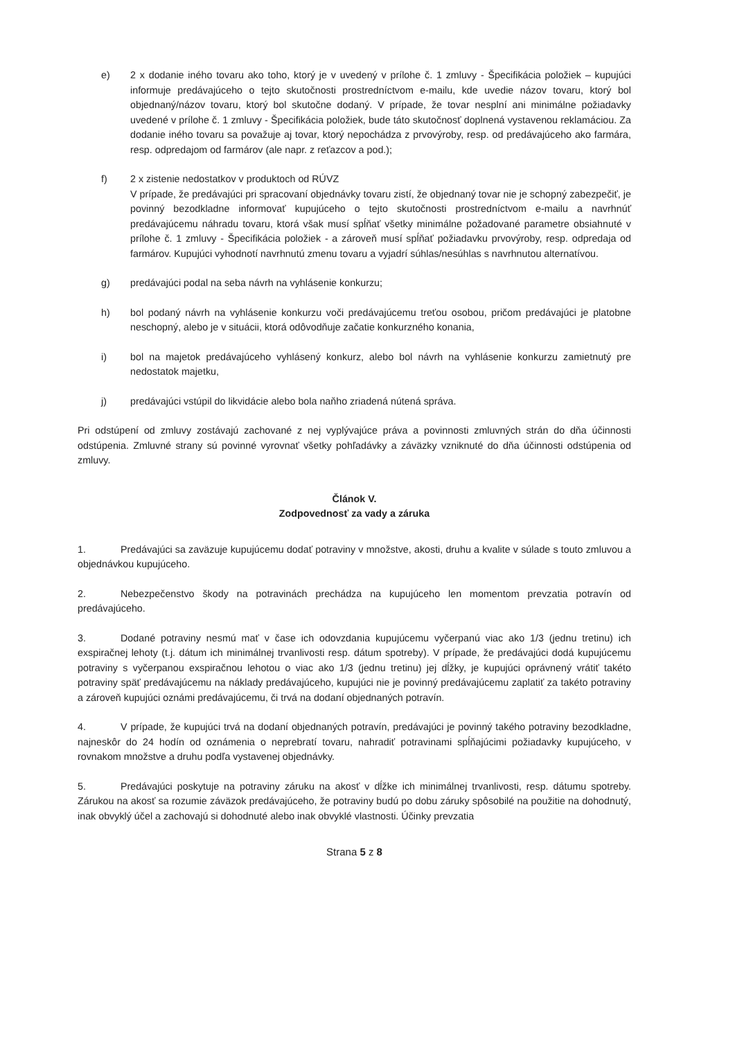e) 2 x dodanie iného tovaru ako toho, ktorý je v uvedený v prílohe č. 1 zmluvy - Špecifikácia položiek – kupujúci informuje predávajúceho o tejto skutočnosti prostredníctvom e-mailu, kde uvedie názov tovaru, ktorý bol objednaný/názov tovaru, ktorý bol skutočne dodaný. V prípade, že tovar nesplní ani minimálne požiadavky uvedené v prílohe č. 1 zmluvy - Špecifikácia položiek, bude táto skutočnosť doplnená vystavenou reklamáciou. Za dodanie iného tovaru sa považuje aj tovar, ktorý nepochádza z prvovýroby, resp. od predávajúceho ako farmára, resp. odpredajom od farmárov (ale napr. z reťazcov a pod.);
f) 2 x zistenie nedostatkov v produktoch od RÚVZ
V prípade, že predávajúci pri spracovaní objednávky tovaru zistí, že objednaný tovar nie je schopný zabezpečiť, je povinný bezodkladne informovať kupujúceho o tejto skutočnosti prostredníctvom e-mailu a navrhnúť predávajúcemu náhradu tovaru, ktorá však musí spĺňať všetky minimálne požadované parametre obsiahnuté v prílohe č. 1 zmluvy - Špecifikácia položiek - a zároveň musí spĺňať požiadavku prvovýroby, resp. odpredaja od farmárov. Kupujúci vyhodnotí navrhnutú zmenu tovaru a vyjadrí súhlas/nesúhlas s navrhnutou alternatívou.
g) predávajúci podal na seba návrh na vyhlásenie konkurzu;
h) bol podaný návrh na vyhlásenie konkurzu voči predávajúcemu treťou osobou, pričom predávajúci je platobne neschopný, alebo je v situácii, ktorá odôvodňuje začatie konkurzného konania,
i) bol na majetok predávajúceho vyhlásený konkurz, alebo bol návrh na vyhlásenie konkurzu zamietnutý pre nedostatok majetku,
j) predávajúci vstúpil do likvidácie alebo bola naňho zriadená nútená správa.
Pri odstúpení od zmluvy zostávajú zachované z nej vyplývajúce práva a povinnosti zmluvných strán do dňa účinnosti odstúpenia. Zmluvné strany sú povinné vyrovnať všetky pohľadávky a záväzky vzniknuté do dňa účinnosti odstúpenia od zmluvy.
Článok V.
Zodpovednosť za vady a záruka
1. Predávajúci sa zaväzuje kupujúcemu dodať potraviny v množstve, akosti, druhu a kvalite v súlade s touto zmluvou a objednávkou kupujúceho.
2. Nebezpečenstvo škody na potravinách prechádza na kupujúceho len momentom prevzatia potravín od predávajúceho.
3. Dodané potraviny nesmú mať v čase ich odovzdania kupujúcemu vyčerpanú viac ako 1/3 (jednu tretinu) ich exspiračnej lehoty (t.j. dátum ich minimálnej trvanlivosti resp. dátum spotreby). V prípade, že predávajúci dodá kupujúcemu potraviny s vyčerpanou exspiračnou lehotou o viac ako 1/3 (jednu tretinu) jej dĺžky, je kupujúci oprávnený vrátiť takéto potraviny späť predávajúcemu na náklady predávajúceho, kupujúci nie je povinný predávajúcemu zaplatiť za takéto potraviny a zároveň kupujúci oznámi predávajúcemu, či trvá na dodaní objednaných potravín.
4. V prípade, že kupujúci trvá na dodaní objednaných potravín, predávajúci je povinný takého potraviny bezodkladne, najneskôr do 24 hodín od oznámenia o neprebratí tovaru, nahradiť potravinami spĺňajúcimi požiadavky kupujúceho, v rovnakom množstve a druhu podľa vystavenej objednávky.
5. Predávajúci poskytuje na potraviny záruku na akosť v dĺžke ich minimálnej trvanlivosti, resp. dátumu spotreby. Zárukou na akosť sa rozumie záväzok predávajúceho, že potraviny budú po dobu záruky spôsobilé na použitie na dohodnutý, inak obvyklý účel a zachovajú si dohodnuté alebo inak obvyklé vlastnosti. Účinky prevzatia
Strana 5 z 8